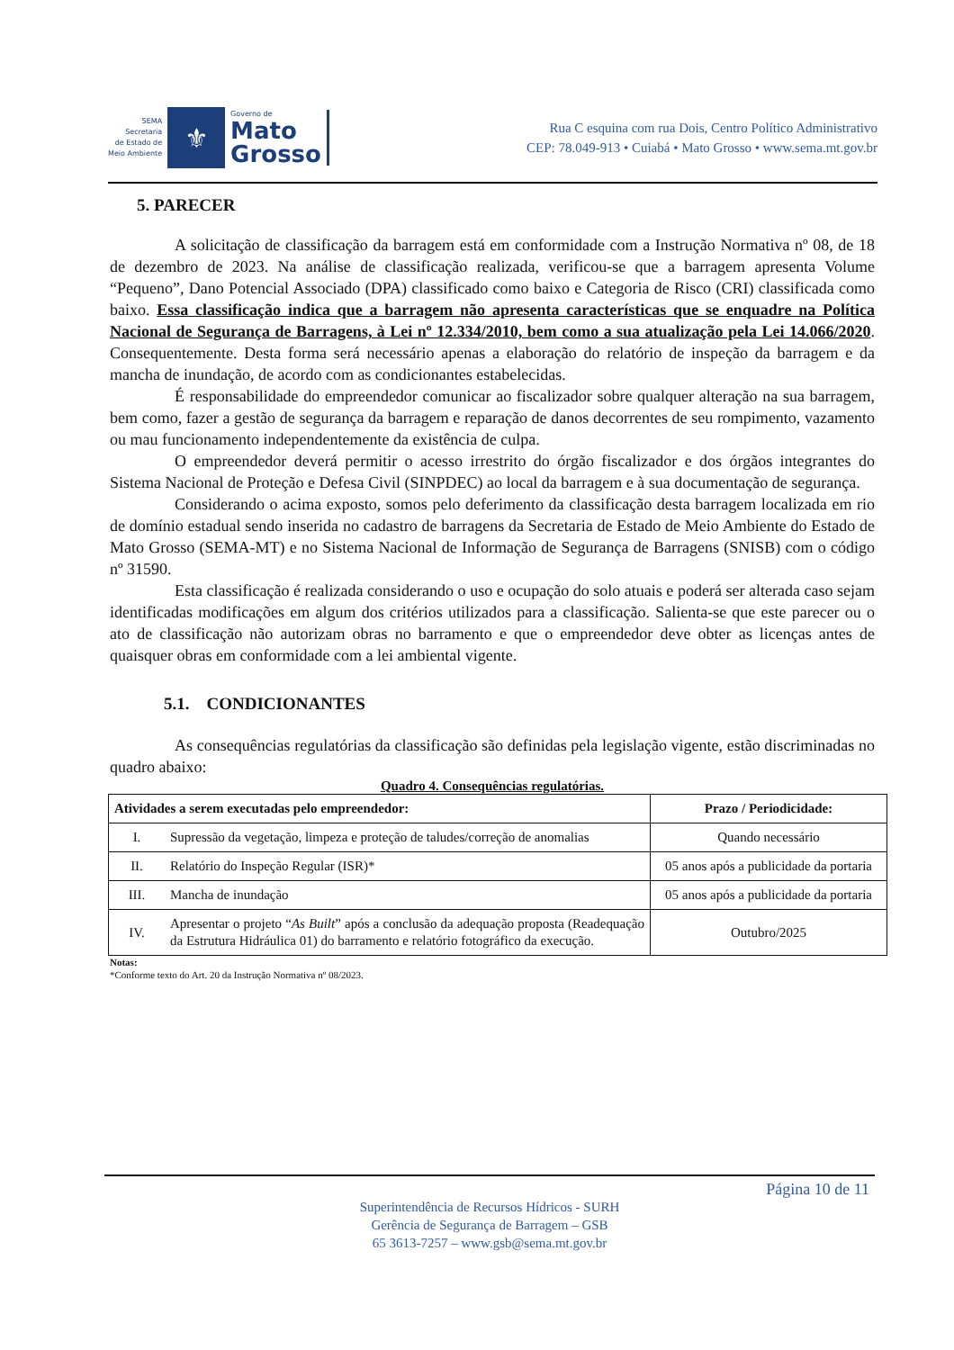SEMA
Secretaria
de Estado de
Meio Ambiente
⚜
Governo de
Mato
Grosso
Rua C esquina com rua Dois, Centro Político Administrativo
CEP: 78.049-913 • Cuiabá • Mato Grosso • www.sema.mt.gov.br
5. PARECER
A solicitação de classificação da barragem está em conformidade com a Instrução Normativa nº 08, de 18 de dezembro de 2023. Na análise de classificação realizada, verificou-se que a barragem apresenta Volume “Pequeno”, Dano Potencial Associado (DPA) classificado como baixo e Categoria de Risco (CRI) classificada como baixo. Essa classificação indica que a barragem não apresenta características que se enquadre na Política Nacional de Segurança de Barragens, à Lei nº 12.334/2010, bem como a sua atualização pela Lei 14.066/2020. Consequentemente. Desta forma será necessário apenas a elaboração do relatório de inspeção da barragem e da mancha de inundação, de acordo com as condicionantes estabelecidas.
É responsabilidade do empreendedor comunicar ao fiscalizador sobre qualquer alteração na sua barragem, bem como, fazer a gestão de segurança da barragem e reparação de danos decorrentes de seu rompimento, vazamento ou mau funcionamento independentemente da existência de culpa.
O empreendedor deverá permitir o acesso irrestrito do órgão fiscalizador e dos órgãos integrantes do Sistema Nacional de Proteção e Defesa Civil (SINPDEC) ao local da barragem e à sua documentação de segurança.
Considerando o acima exposto, somos pelo deferimento da classificação desta barragem localizada em rio de domínio estadual sendo inserida no cadastro de barragens da Secretaria de Estado de Meio Ambiente do Estado de Mato Grosso (SEMA-MT) e no Sistema Nacional de Informação de Segurança de Barragens (SNISB) com o código nº 31590.
Esta classificação é realizada considerando o uso e ocupação do solo atuais e poderá ser alterada caso sejam identificadas modificações em algum dos critérios utilizados para a classificação. Salienta-se que este parecer ou o ato de classificação não autorizam obras no barramento e que o empreendedor deve obter as licenças antes de quaisquer obras em conformidade com a lei ambiental vigente.
5.1. CONDICIONANTES
As consequências regulatórias da classificação são definidas pela legislação vigente, estão discriminadas no quadro abaixo:
Quadro 4. Consequências regulatórias.
| Atividades a serem executadas pelo empreendedor: | | Prazo / Periodicidade: |
| --- | --- | --- |
| I. | Supressão da vegetação, limpeza e proteção de taludes/correção de anomalias | Quando necessário |
| II. | Relatório do Inspeção Regular (ISR)* | 05 anos após a publicidade da portaria |
| III. | Mancha de inundação | 05 anos após a publicidade da portaria |
| IV. | Apresentar o projeto “ As Built ” após a conclusão da adequação proposta (Readequação da Estrutura Hidráulica 01) do barramento e relatório fotográfico da execução. | Outubro/2025 |
Notas:
*Conforme texto do Art. 20 da Instrução Normativa nº 08/2023.
Página 10 de 11
Superintendência de Recursos Hídricos - SURH
Gerência de Segurança de Barragem – GSB
65 3613-7257 – www.gsb@sema.mt.gov.br